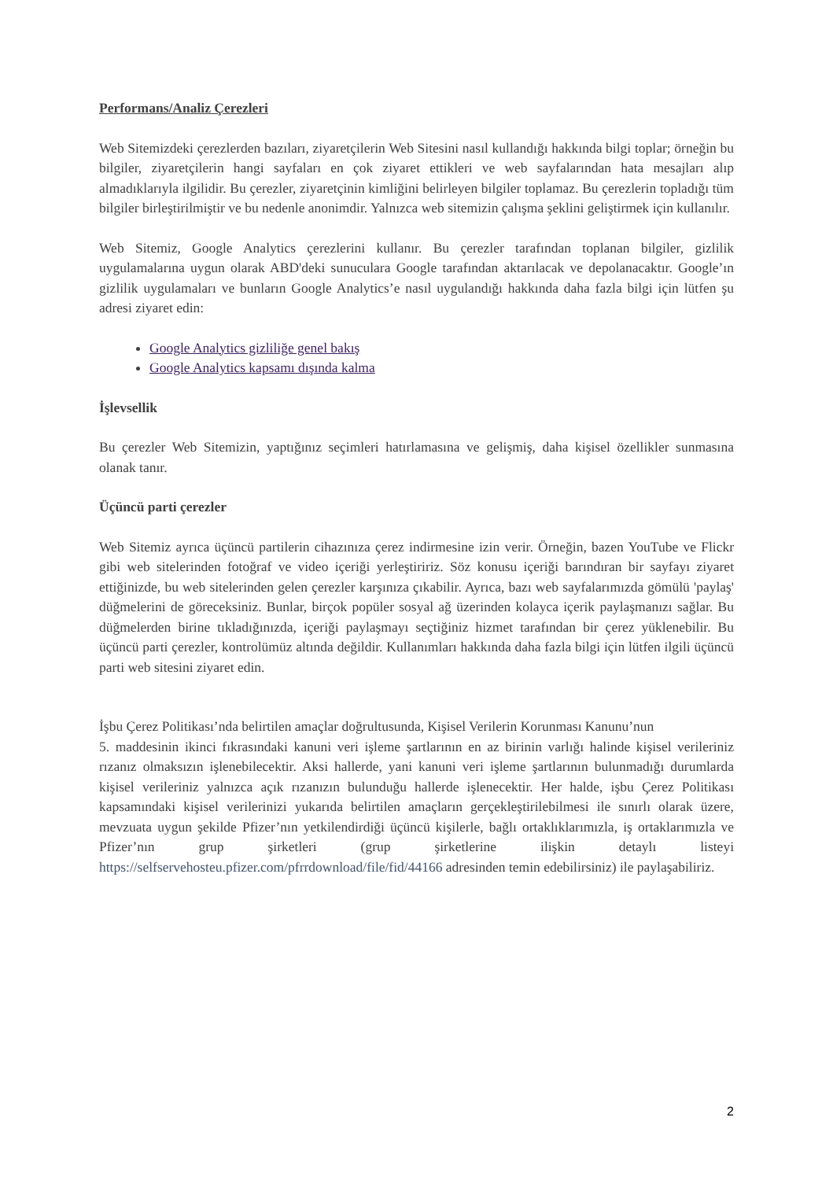Performans/Analiz Çerezleri
Web Sitemizdeki çerezlerden bazıları, ziyaretçilerin Web Sitesini nasıl kullandığı hakkında bilgi toplar; örneğin bu bilgiler, ziyaretçilerin hangi sayfaları en çok ziyaret ettikleri ve web sayfalarından hata mesajları alıp almadıklarıyla ilgilidir. Bu çerezler, ziyaretçinin kimliğini belirleyen bilgiler toplamaz. Bu çerezlerin topladığı tüm bilgiler birleştirilmiştir ve bu nedenle anonimdir. Yalnızca web sitemizin çalışma şeklini geliştirmek için kullanılır.
Web Sitemiz, Google Analytics çerezlerini kullanır. Bu çerezler tarafından toplanan bilgiler, gizlilik uygulamalarına uygun olarak ABD'deki sunuculara Google tarafından aktarılacak ve depolanacaktır. Google’ın gizlilik uygulamaları ve bunların Google Analytics’e nasıl uygulandığı hakkında daha fazla bilgi için lütfen şu adresi ziyaret edin:
Google Analytics gizliliğe genel bakış
Google Analytics kapsamı dışında kalma
İşlevsellik
Bu çerezler Web Sitemizin, yaptığınız seçimleri hatırlamasına ve gelişmiş, daha kişisel özellikler sunmasına olanak tanır.
Üçüncü parti çerezler
Web Sitemiz ayrıca üçüncü partilerin cihazınıza çerez indirmesine izin verir. Örneğin, bazen YouTube ve Flickr gibi web sitelerinden fotoğraf ve video içeriği yerleştiririz. Söz konusu içeriği barındıran bir sayfayı ziyaret ettiğinizde, bu web sitelerinden gelen çerezler karşınıza çıkabilir. Ayrıca, bazı web sayfalarımızda gömülü 'paylaş' düğmelerini de göreceksiniz. Bunlar, birçok popüler sosyal ağ üzerinden kolayca içerik paylaşmanızı sağlar. Bu düğmelerden birine tıkladığınızda, içeriği paylaşmayı seçtiğiniz hizmet tarafından bir çerez yüklenebilir. Bu üçüncü parti çerezler, kontrolümüz altında değildir. Kullanımları hakkında daha fazla bilgi için lütfen ilgili üçüncü parti web sitesini ziyaret edin.
İşbu Çerez Politikası’nda belirtilen amaçlar doğrultusunda, Kişisel Verilerin Korunması Kanunu’nun
5. maddesinin ikinci fıkrasındaki kanuni veri işleme şartlarının en az birinin varlığı halinde kişisel verileriniz rızanız olmaksızın işlenebilecektir. Aksi hallerde, yani kanuni veri işleme şartlarının bulunmadığı durumlarda kişisel verileriniz yalnızca açık rızanızın bulunduğu hallerde işlenecektir. Her halde, işbu Çerez Politikası kapsamındaki kişisel verilerinizi yukarıda belirtilen amaçların gerçekleştirilebilmesi ile sınırlı olarak üzere, mevzuata uygun şekilde Pfizer’nın yetkilendirdiği üçüncü kişilerle, bağlı ortaklıklarımızla, iş ortaklarımızla ve Pfizer’nın grup şirketleri (grup şirketlerine ilişkin detaylı listeyi https://selfservehosteu.pfizer.com/pfrrdownload/file/fid/44166 adresinden temin edebilirsiniz) ile paylaşabiliriz.
2